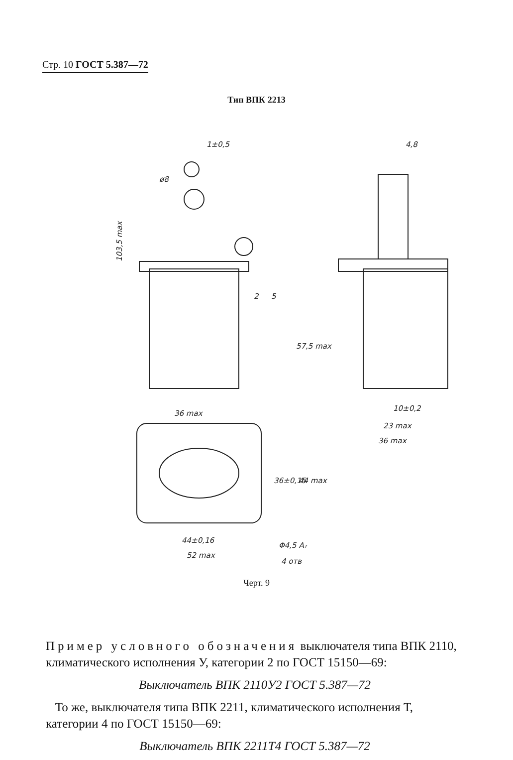Стр. 10 ГОСТ 5.387—72
Тип ВПК 2213
1±0,5
ø8
103,5 max
2
5
57,5 max
36 max
4,8
10±0,2
23 max
36 max
36±0,15
44 max
44±0,16
52 max
Φ4,5 A₇
4 отв
Черт. 9
Пример условного обозначения выключателя типа ВПК 2110, климатического исполнения У, категории 2 по ГОСТ 15150—69:
Выключатель ВПК 2110У2 ГОСТ 5.387—72
То же, выключателя типа ВПК 2211, климатического исполнения Т, категории 4 по ГОСТ 15150—69:
Выключатель ВПК 2211Т4 ГОСТ 5.387—72